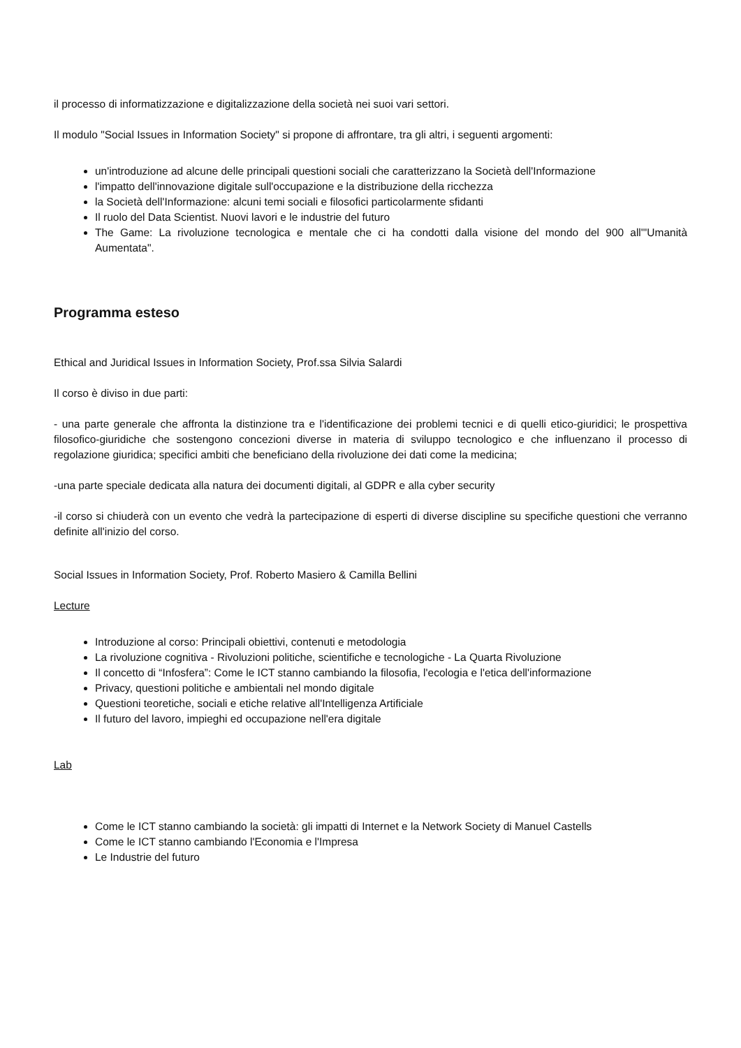il processo di informatizzazione e digitalizzazione della società nei suoi vari settori.
Il modulo "Social Issues in Information Society" si propone di affrontare, tra gli altri, i seguenti argomenti:
un'introduzione ad alcune delle principali questioni sociali che caratterizzano la Società dell'Informazione
l'impatto dell'innovazione digitale sull'occupazione e la distribuzione della ricchezza
la Società dell'Informazione: alcuni temi sociali e filosofici particolarmente sfidanti
Il ruolo del Data Scientist. Nuovi lavori e le industrie del futuro
The Game: La rivoluzione tecnologica e mentale che ci ha condotti dalla visione del mondo del 900 all'"Umanità Aumentata".
Programma esteso
Ethical and Juridical Issues in Information Society, Prof.ssa Silvia Salardi
Il corso è diviso in due parti:
- una parte generale che affronta la distinzione tra e l'identificazione dei problemi tecnici e di quelli etico-giuridici; le prospettiva filosofico-giuridiche che sostengono concezioni diverse in materia di sviluppo tecnologico e che influenzano il processo di regolazione giuridica; specifici ambiti che beneficiano della rivoluzione dei dati come la medicina;
-una parte speciale dedicata alla natura dei documenti digitali, al GDPR e alla cyber security
-il corso si chiuderà con un evento che vedrà la partecipazione di esperti di diverse discipline su specifiche questioni che verranno definite all'inizio del corso.
Social Issues in Information Society, Prof. Roberto Masiero & Camilla Bellini
Lecture
Introduzione al corso: Principali obiettivi, contenuti e metodologia
La rivoluzione cognitiva - Rivoluzioni politiche, scientifiche e tecnologiche - La Quarta Rivoluzione
Il concetto di “Infosfera”: Come le ICT stanno cambiando la filosofia, l'ecologia e l'etica dell'informazione
Privacy, questioni politiche e ambientali nel mondo digitale
Questioni teoretiche, sociali e etiche relative all'Intelligenza Artificiale
Il futuro del lavoro, impieghi ed occupazione nell'era digitale
Lab
Come le ICT stanno cambiando la società: gli impatti di Internet e la Network Society di Manuel Castells
Come le ICT stanno cambiando l'Economia e l'Impresa
Le Industrie del futuro